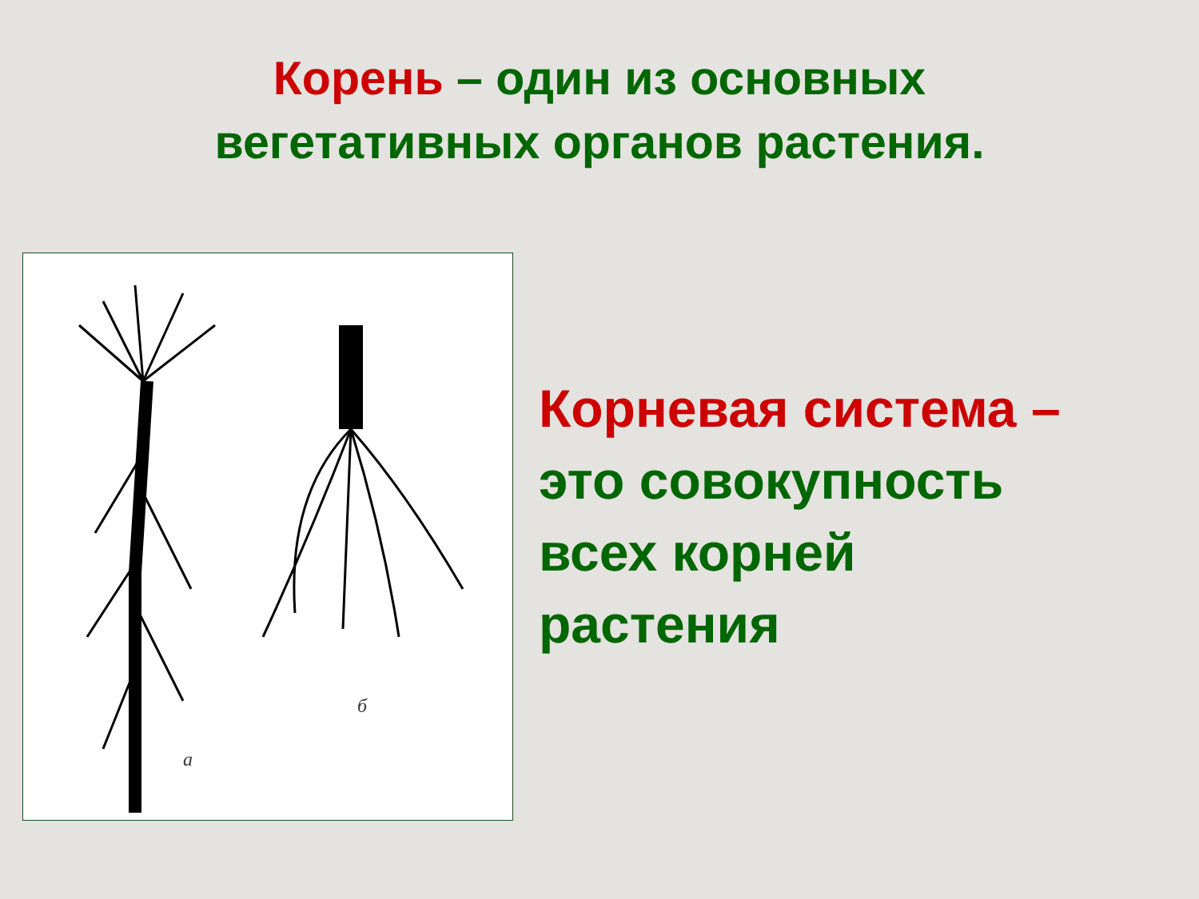Корень – один из основных
вегетативных органов растения.
а
б
Корневая система –
это совокупность
всех корней
растения